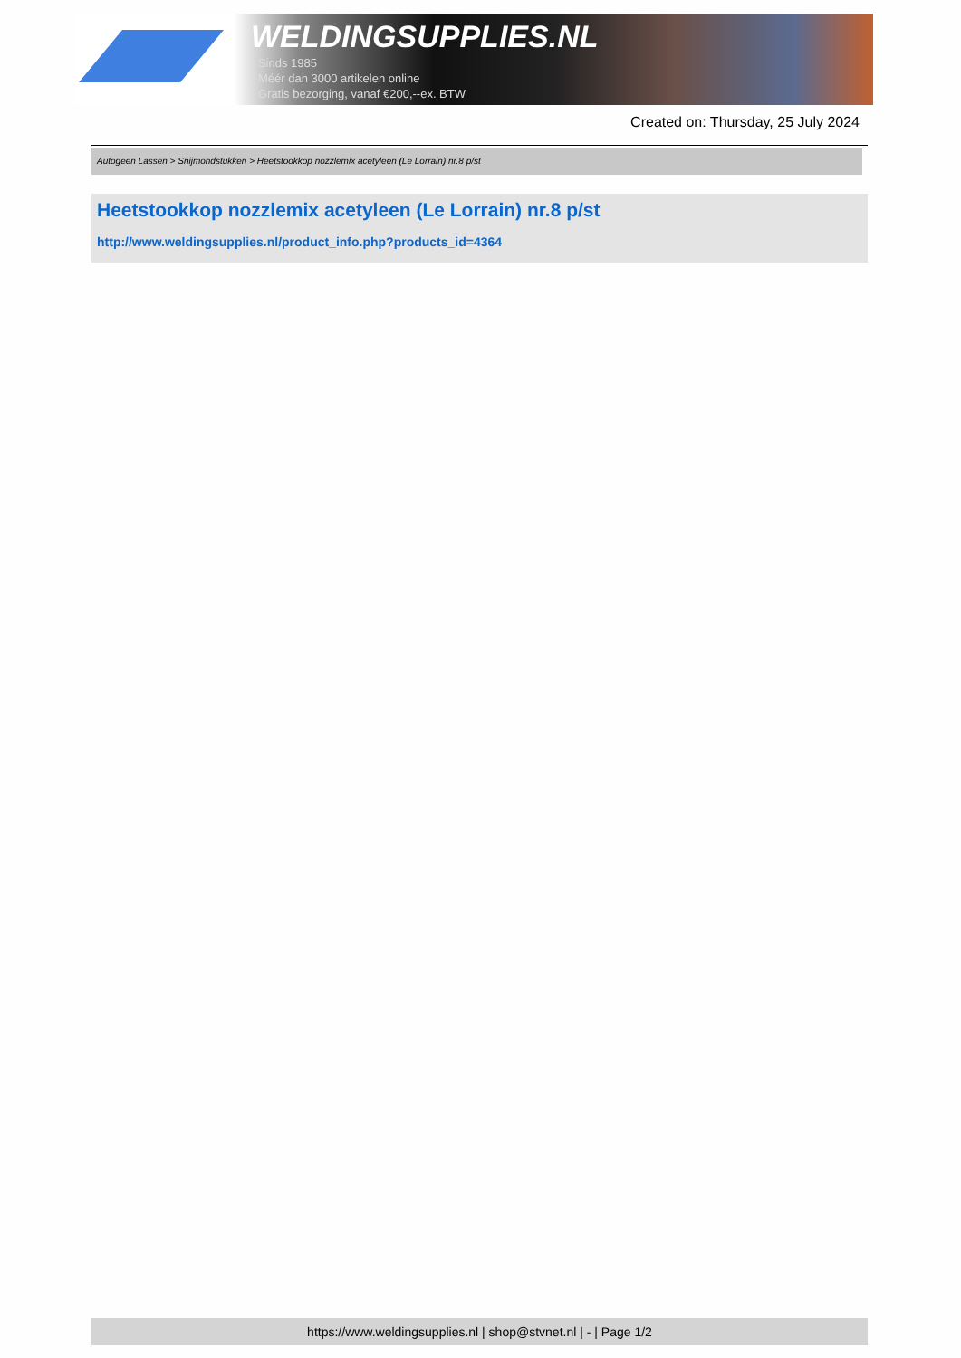WELDINGSUPPLIES.NL
- Sinds 1985
- Méér dan 3000 artikelen online
- Gratis bezorging, vanaf €200,--ex. BTW
Created on: Thursday, 25 July 2024
Autogeen Lassen > Snijmondstukken > Heetstookkop nozzlemix acetyleen (Le Lorrain) nr.8 p/st
Heetstookkop nozzlemix acetyleen (Le Lorrain) nr.8 p/st
http://www.weldingsupplies.nl/product_info.php?products_id=4364
https://www.weldingsupplies.nl | shop@stvnet.nl | - | Page 1/2